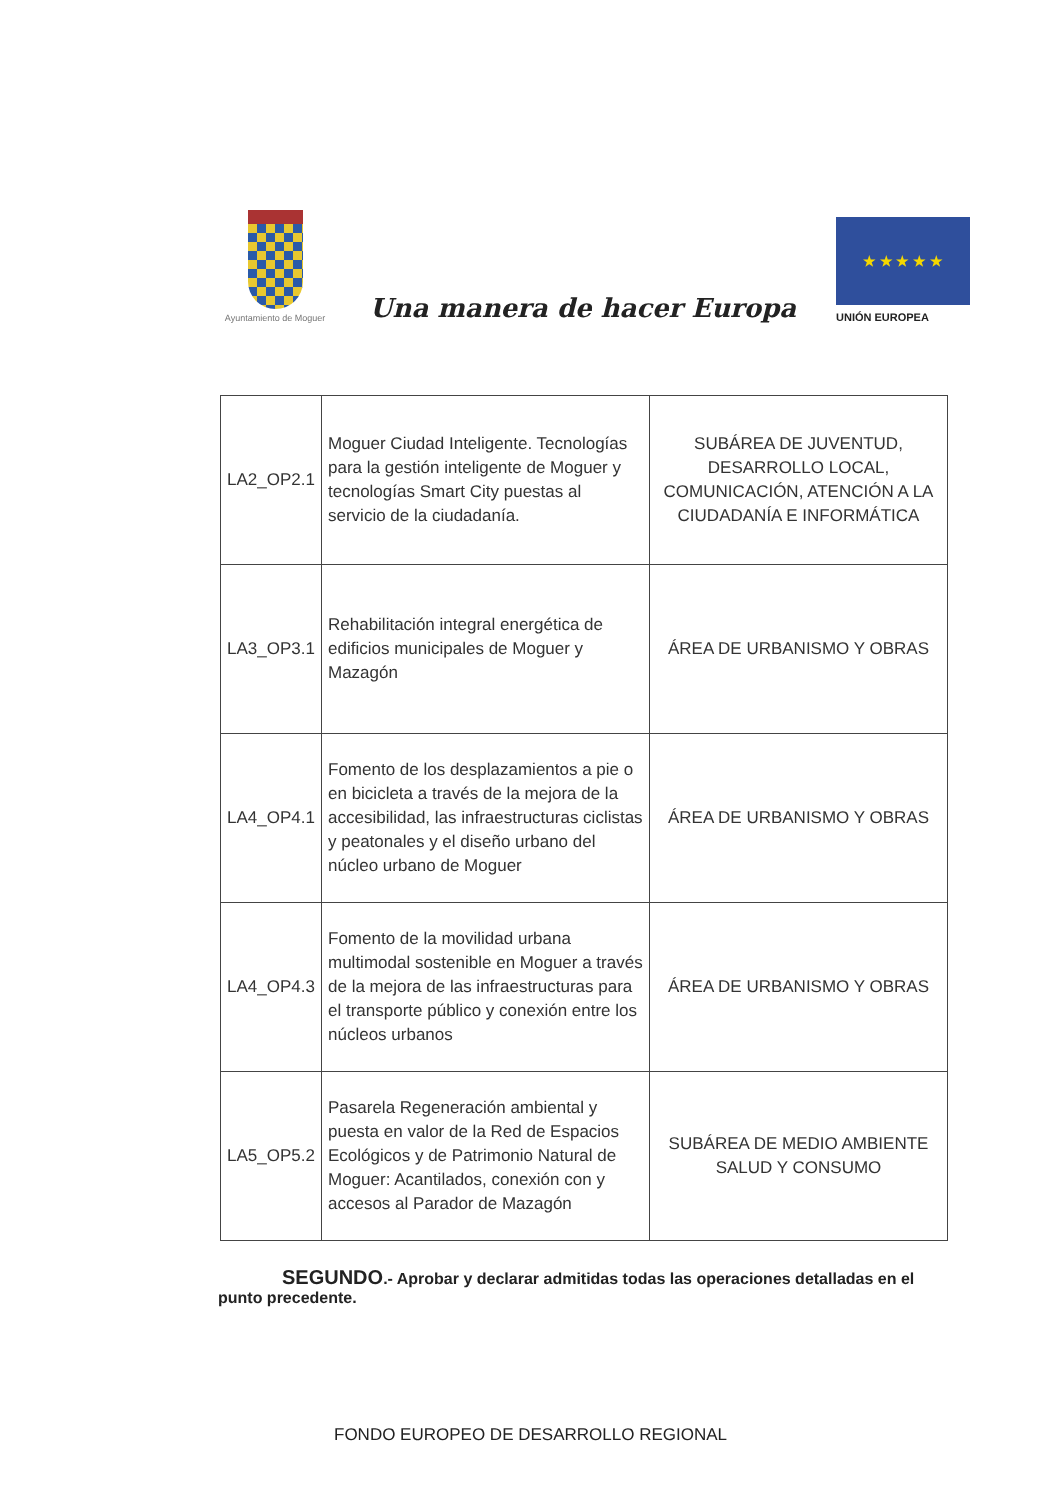Ayuntamiento de Moguer
Una manera de hacer Europa
★ ★ ★ ★ ★
UNIÓN EUROPEA
| LA2_OP2.1 | Moguer Ciudad Inteligente. Tecnologías para la gestión inteligente de Moguer y tecnologías Smart City puestas al servicio de la ciudadanía. | SUBÁREA DE JUVENTUD, DESARROLLO LOCAL, COMUNICACIÓN, ATENCIÓN A LA CIUDADANÍA E INFORMÁTICA |
| LA3_OP3.1 | Rehabilitación integral energética de edificios municipales de Moguer y Mazagón | ÁREA DE URBANISMO Y OBRAS |
| LA4_OP4.1 | Fomento de los desplazamientos a pie o en bicicleta a través de la mejora de la accesibilidad, las infraestructuras ciclistas y peatonales y el diseño urbano del núcleo urbano de Moguer | ÁREA DE URBANISMO Y OBRAS |
| LA4_OP4.3 | Fomento de la movilidad urbana multimodal sostenible en Moguer a través de la mejora de las infraestructuras para el transporte público y conexión entre los núcleos urbanos | ÁREA DE URBANISMO Y OBRAS |
| LA5_OP5.2 | Pasarela Regeneración ambiental y puesta en valor de la Red de Espacios Ecológicos y de Patrimonio Natural de Moguer: Acantilados, conexión con y accesos al Parador de Mazagón | SUBÁREA DE MEDIO AMBIENTE SALUD Y CONSUMO |
SEGUNDO.- Aprobar y declarar admitidas todas las operaciones detalladas en el punto precedente.
FONDO EUROPEO DE DESARROLLO REGIONAL